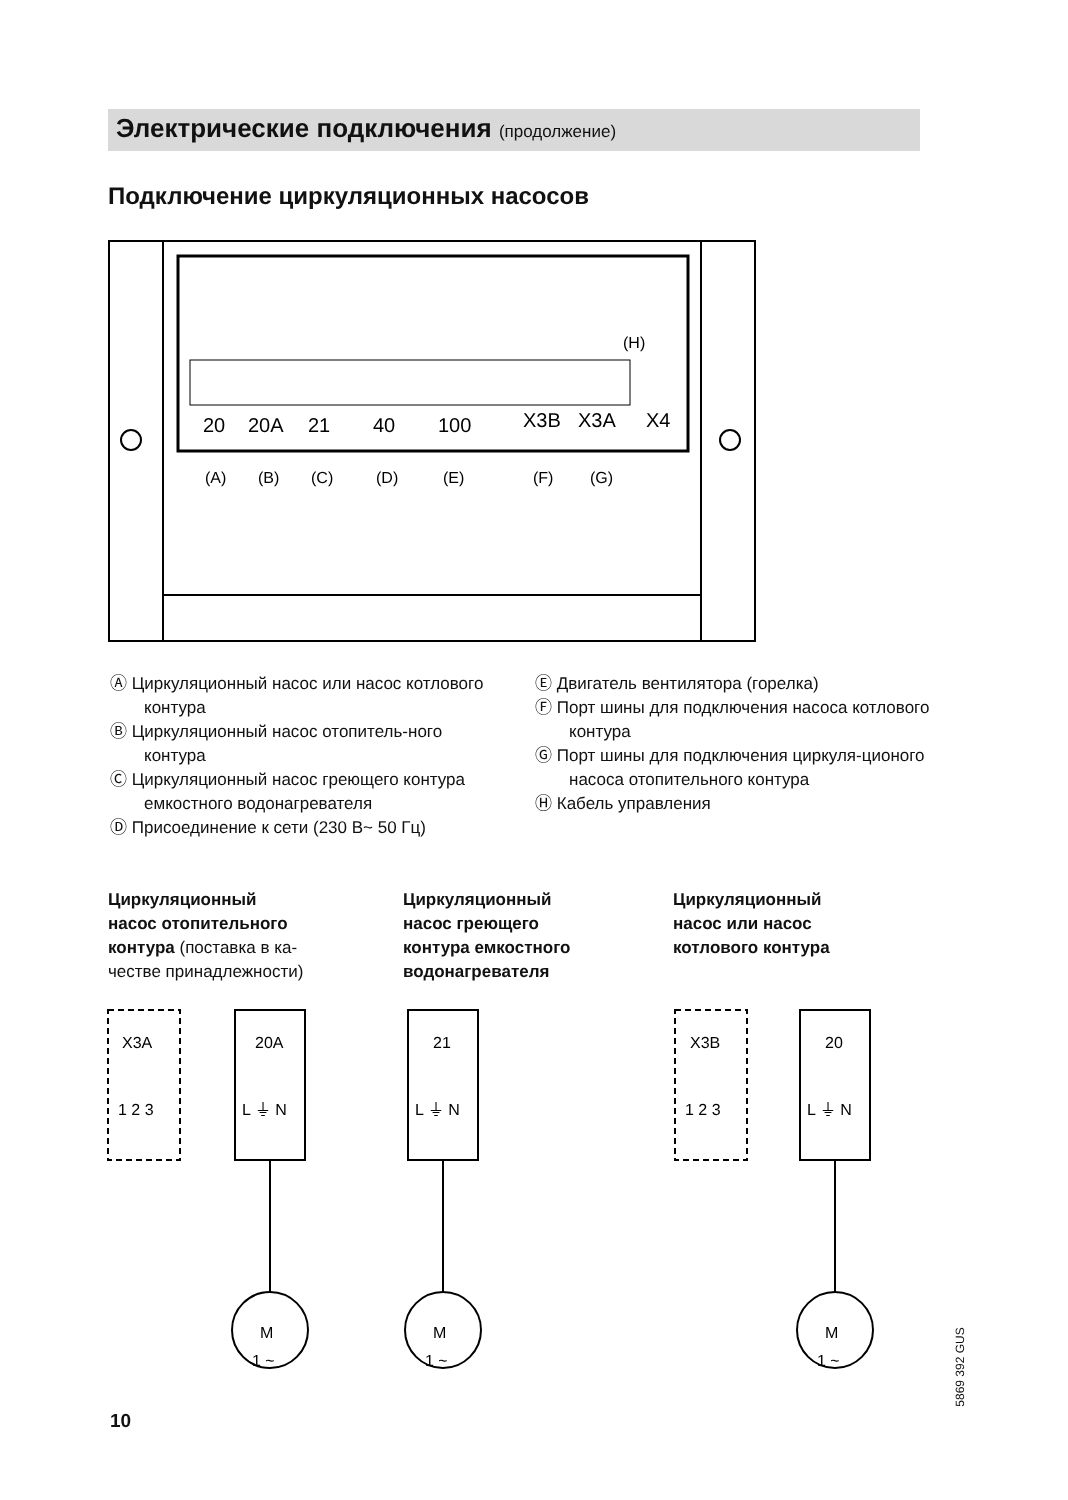Электрические подключения (продолжение)
Подключение циркуляционных насосов
20
20A
21
40
100
X3B
X3A
X4
(A)
(B)
(C)
(D)
(E)
(F)
(G)
(H)
Ⓐ Циркуляционный насос или насос котлового контура
Ⓑ Циркуляционный насос отопитель-ного контура
Ⓒ Циркуляционный насос греющего контура емкостного водонагревателя
Ⓓ Присоединение к сети (230 В~ 50 Гц)
Ⓔ Двигатель вентилятора (горелка)
Ⓕ Порт шины для подключения насоса котлового контура
Ⓖ Порт шины для подключения циркуля-ционого насоса отопительного контура
Ⓗ Кабель управления
Циркуляционный
насос отопительного
контура (поставка в ка-
честве принадлежности)
Циркуляционный
насос греющего
контура емкостного
водонагревателя
Циркуляционный
насос или насос
котлового контура
X3A
20A
21
X3B
20
1 2 3
L ⏚ N
L ⏚ N
1 2 3
L ⏚ N
M
1 ~
M
1 ~
M
1 ~
10
5869 392 GUS